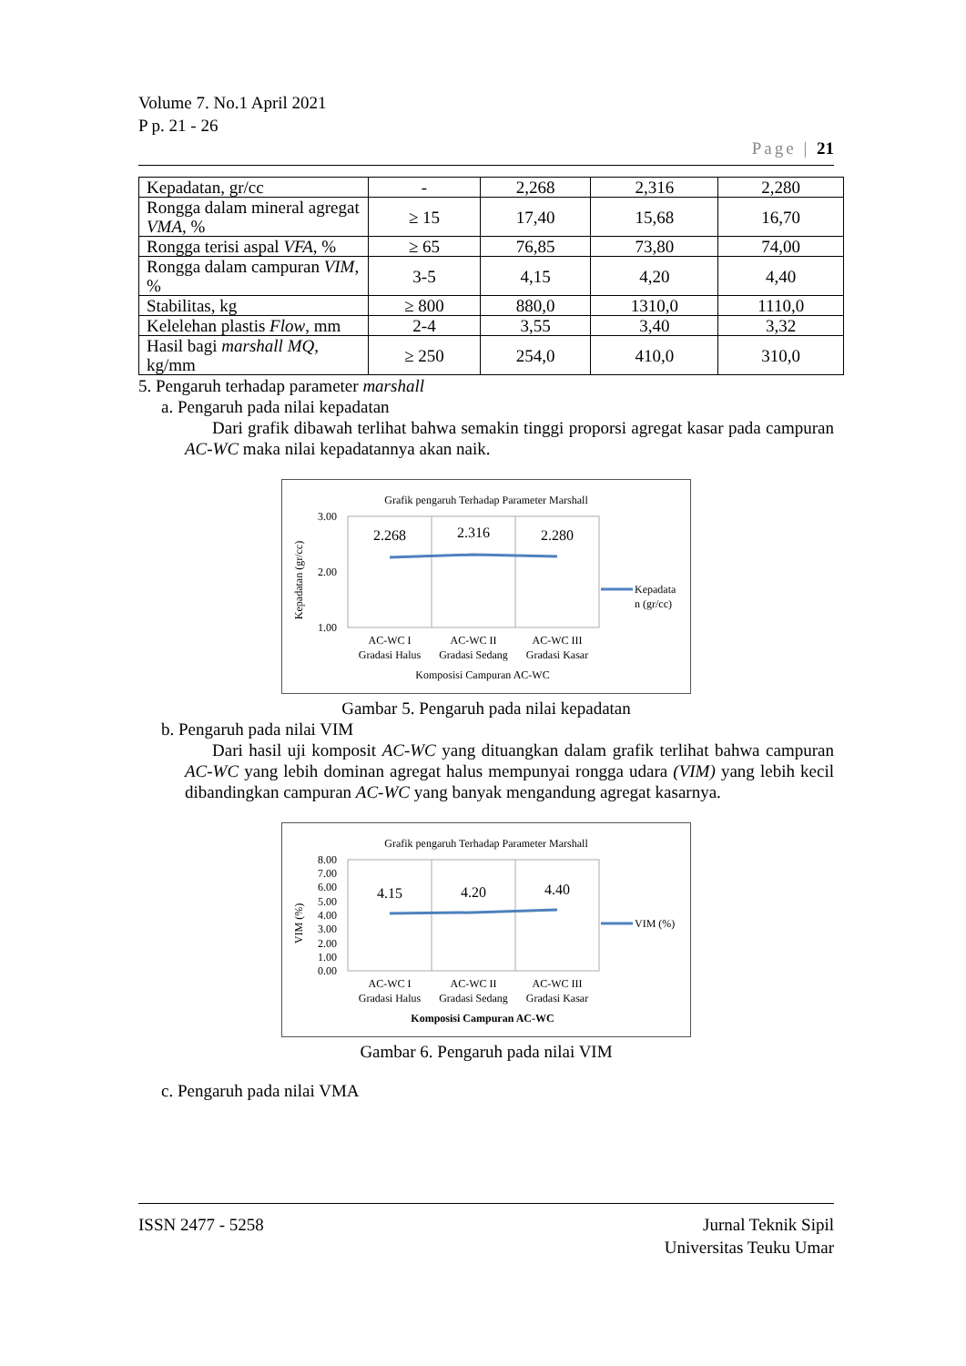Volume 7. No.1 April 2021
P p. 21 - 26
Page | 21
| Kepadatan, gr/cc | - | 2,268 | 2,316 | 2,280 |
| Rongga dalam mineral agregat VMA , % | ≥ 15 | 17,40 | 15,68 | 16,70 |
| Rongga terisi aspal VFA , % | ≥ 65 | 76,85 | 73,80 | 74,00 |
| Rongga dalam campuran VIM , % | 3-5 | 4,15 | 4,20 | 4,40 |
| Stabilitas, kg | ≥ 800 | 880,0 | 1310,0 | 1110,0 |
| Kelelehan plastis Flow , mm | 2-4 | 3,55 | 3,40 | 3,32 |
| Hasil bagi marshall MQ , kg/mm | ≥ 250 | 254,0 | 410,0 | 310,0 |
5. Pengaruh terhadap parameter marshall
a. Pengaruh pada nilai kepadatan
Dari grafik dibawah terlihat bahwa semakin tinggi proporsi agregat kasar pada campuran AC-WC maka nilai kepadatannya akan naik.
Grafik pengaruh Terhadap Parameter Marshall
3.00
2.00
1.00
Kepadatan (gr/cc)
2.268
2.316
2.280
Kepadata
n (gr/cc)
AC-WC I
AC-WC II
AC-WC III
Gradasi Halus
Gradasi Sedang
Gradasi Kasar
Komposisi Campuran AC-WC
Gambar 5. Pengaruh pada nilai kepadatan
b. Pengaruh pada nilai VIM
Dari hasil uji komposit AC-WC yang dituangkan dalam grafik terlihat bahwa campuran AC-WC yang lebih dominan agregat halus mempunyai rongga udara (VIM) yang lebih kecil dibandingkan campuran AC-WC yang banyak mengandung agregat kasarnya.
Grafik pengaruh Terhadap Parameter Marshall
8.00
7.00
6.00
5.00
4.00
3.00
2.00
1.00
0.00
VIM (%)
4.15
4.20
4.40
VIM (%)
AC-WC I
AC-WC II
AC-WC III
Gradasi Halus
Gradasi Sedang
Gradasi Kasar
Komposisi Campuran AC-WC
Gambar 6. Pengaruh pada nilai VIM
c. Pengaruh pada nilai VMA
ISSN 2477 - 5258 Jurnal Teknik Sipil
Universitas Teuku Umar